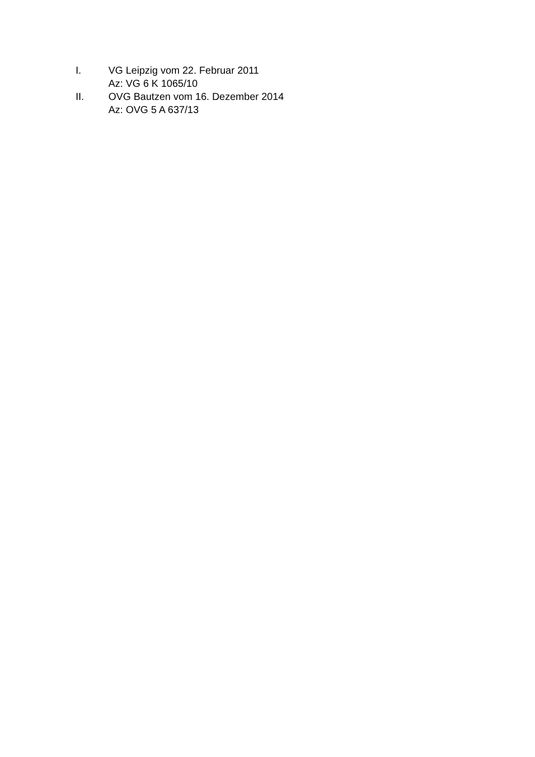I. VG Leipzig vom 22. Februar 2011
Az: VG 6 K 1065/10
II. OVG Bautzen vom 16. Dezember 2014
Az: OVG 5 A 637/13